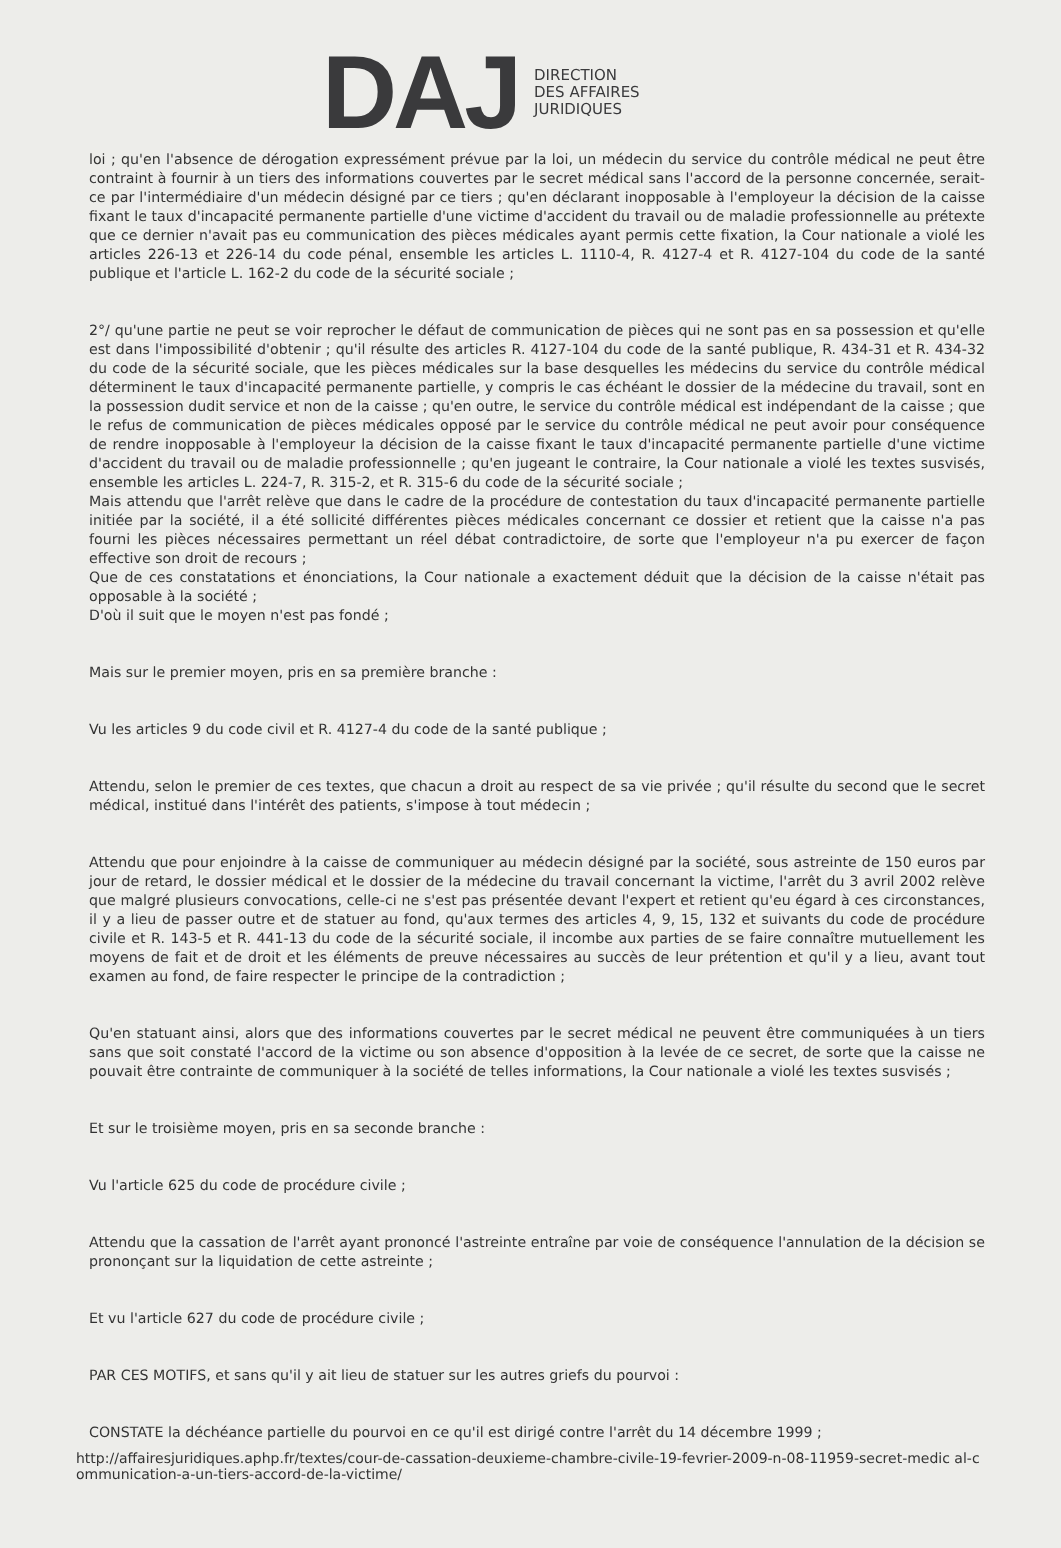DAJ
DIRECTION
DES AFFAIRES
JURIDIQUES
loi ; qu'en l'absence de dérogation expressément prévue par la loi, un médecin du service du contrôle médical ne peut être contraint à fournir à un tiers des informations couvertes par le secret médical sans l'accord de la personne concernée, serait-ce par l'intermédiaire d'un médecin désigné par ce tiers ; qu'en déclarant inopposable à l'employeur la décision de la caisse fixant le taux d'incapacité permanente partielle d'une victime d'accident du travail ou de maladie professionnelle au prétexte que ce dernier n'avait pas eu communication des pièces médicales ayant permis cette fixation, la Cour nationale a violé les articles 226-13 et 226-14 du code pénal, ensemble les articles L. 1110-4, R. 4127-4 et R. 4127-104 du code de la santé publique et l'article L. 162-2 du code de la sécurité sociale ;
2°/ qu'une partie ne peut se voir reprocher le défaut de communication de pièces qui ne sont pas en sa possession et qu'elle est dans l'impossibilité d'obtenir ; qu'il résulte des articles R. 4127-104 du code de la santé publique, R. 434-31 et R. 434-32 du code de la sécurité sociale, que les pièces médicales sur la base desquelles les médecins du service du contrôle médical déterminent le taux d'incapacité permanente partielle, y compris le cas échéant le dossier de la médecine du travail, sont en la possession dudit service et non de la caisse ; qu'en outre, le service du contrôle médical est indépendant de la caisse ; que le refus de communication de pièces médicales opposé par le service du contrôle médical ne peut avoir pour conséquence de rendre inopposable à l'employeur la décision de la caisse fixant le taux d'incapacité permanente partielle d'une victime d'accident du travail ou de maladie professionnelle ; qu'en jugeant le contraire, la Cour nationale a violé les textes susvisés, ensemble les articles L. 224-7, R. 315-2, et R. 315-6 du code de la sécurité sociale ;
Mais attendu que l'arrêt relève que dans le cadre de la procédure de contestation du taux d'incapacité permanente partielle initiée par la société, il a été sollicité différentes pièces médicales concernant ce dossier et retient que la caisse n'a pas fourni les pièces nécessaires permettant un réel débat contradictoire, de sorte que l'employeur n'a pu exercer de façon effective son droit de recours ;
Que de ces constatations et énonciations, la Cour nationale a exactement déduit que la décision de la caisse n'était pas opposable à la société ;
D'où il suit que le moyen n'est pas fondé ;
Mais sur le premier moyen, pris en sa première branche :
Vu les articles 9 du code civil et R. 4127-4 du code de la santé publique ;
Attendu, selon le premier de ces textes, que chacun a droit au respect de sa vie privée ; qu'il résulte du second que le secret médical, institué dans l'intérêt des patients, s'impose à tout médecin ;
Attendu que pour enjoindre à la caisse de communiquer au médecin désigné par la société, sous astreinte de 150 euros par jour de retard, le dossier médical et le dossier de la médecine du travail concernant la victime, l'arrêt du 3 avril 2002 relève que malgré plusieurs convocations, celle-ci ne s'est pas présentée devant l'expert et retient qu'eu égard à ces circonstances, il y a lieu de passer outre et de statuer au fond, qu'aux termes des articles 4, 9, 15, 132 et suivants du code de procédure civile et R. 143-5 et R. 441-13 du code de la sécurité sociale, il incombe aux parties de se faire connaître mutuellement les moyens de fait et de droit et les éléments de preuve nécessaires au succès de leur prétention et qu'il y a lieu, avant tout examen au fond, de faire respecter le principe de la contradiction ;
Qu'en statuant ainsi, alors que des informations couvertes par le secret médical ne peuvent être communiquées à un tiers sans que soit constaté l'accord de la victime ou son absence d'opposition à la levée de ce secret, de sorte que la caisse ne pouvait être contrainte de communiquer à la société de telles informations, la Cour nationale a violé les textes susvisés ;
Et sur le troisième moyen, pris en sa seconde branche :
Vu l'article 625 du code de procédure civile ;
Attendu que la cassation de l'arrêt ayant prononcé l'astreinte entraîne par voie de conséquence l'annulation de la décision se prononçant sur la liquidation de cette astreinte ;
Et vu l'article 627 du code de procédure civile ;
PAR CES MOTIFS, et sans qu'il y ait lieu de statuer sur les autres griefs du pourvoi :
CONSTATE la déchéance partielle du pourvoi en ce qu'il est dirigé contre l'arrêt du 14 décembre 1999 ;
http://affairesjuridiques.aphp.fr/textes/cour-de-cassation-deuxieme-chambre-civile-19-fevrier-2009-n-08-11959-secret-medic al-communication-a-un-tiers-accord-de-la-victime/